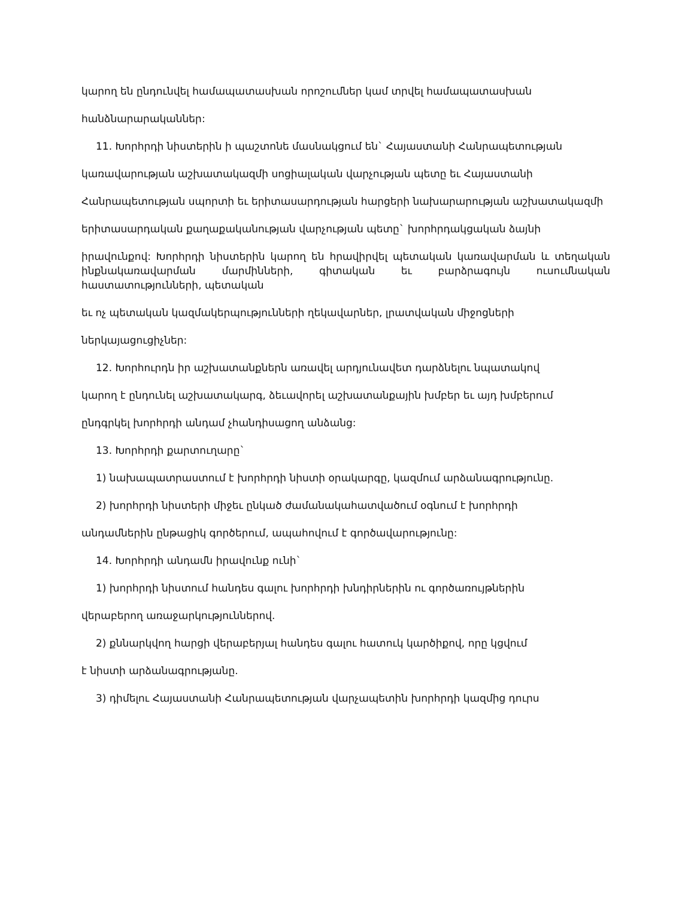կարող են ընդունվել համապատասխան որոշումներ կամ տրվել համապատասխան
հանձնարարականներ:
11. Խորհրդի նիստերին ի պաշտոնե մասնակցում են` Հայաստանի Հանրապետության
կառավարության աշխատակազմի սոցիալական վարչության պետը եւ Հայաստանի
Հանրապետության սպորտի եւ երիտասարդության հարցերի նախարարության աշխատակազմի
երիտասարդական քաղաքականության վարչության պետը` խորհրդակցական ձայնի
իրավունքով: Խորհրդի նիստերին կարող են հրավիրվել պետական կառավարման և տեղական ինքնակառավարման մարմինների, գիտական եւ բարձրագույն ուսումնական հաստատությունների, պետական
եւ ոչ պետական կազմակերպությունների ղեկավարներ, լրատվական միջոցների
ներկայացուցիչներ:
12. Խորհուրդն իր աշխատանքներն առավել արդյունավետ դարձնելու նպատակով
կարող է ընդունել աշխատակարգ, ձեւավորել աշխատանքային խմբեր եւ այդ խմբերում
ընդգրկել խորհրդի անդամ չհանդիսացող անձանց:
13. Խորհրդի քարտուղարը`
1) նախապատրաստում է խորհրդի նիստի օրակարգը, կազմում արձանագրությունը.
2) խորհրդի նիստերի միջեւ ընկած ժամանակահատվածում օգնում է խորհրդի
անդամներին ընթացիկ գործերում, ապահովում է գործավարությունը:
14. Խորհրդի անդամն իրավունք ունի`
1) խորհրդի նիստում հանդես գալու խորհրդի խնդիրներին ու գործառույթներին
վերաբերող առաջարկություններով.
2) քննարկվող հարցի վերաբերյալ հանդես գալու հատուկ կարծիքով, որը կցվում
է նիստի արձանագրությանը.
3) դիմելու Հայաստանի Հանրապետության վարչապետին խորհրդի կազմից դուրս